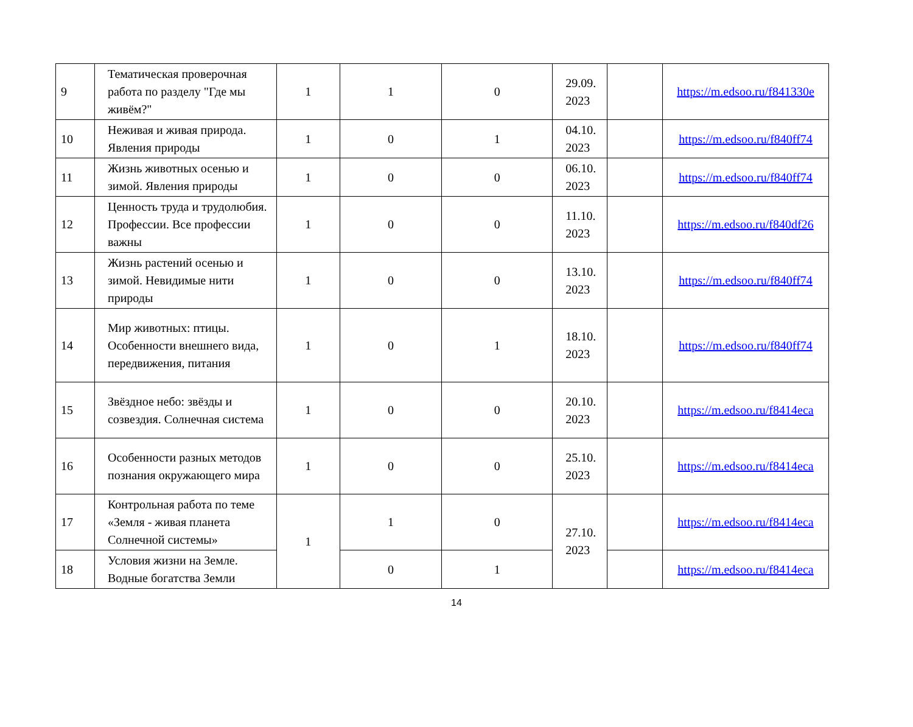| 9 | Тематическая проверочная работа по разделу "Где мы живём?" | 1 | 1 | 0 | 29.09. 2023 | | https://m.edsoo.ru/f841330e |
| 10 | Неживая и живая природа. Явления природы | 1 | 0 | 1 | 04.10. 2023 | | https://m.edsoo.ru/f840ff74 |
| 11 | Жизнь животных осенью и зимой. Явления природы | 1 | 0 | 0 | 06.10. 2023 | | https://m.edsoo.ru/f840ff74 |
| 12 | Ценность труда и трудолюбия. Профессии. Все профессии важны | 1 | 0 | 0 | 11.10. 2023 | | https://m.edsoo.ru/f840df26 |
| 13 | Жизнь растений осенью и зимой. Невидимые нити природы | 1 | 0 | 0 | 13.10. 2023 | | https://m.edsoo.ru/f840ff74 |
| 14 | Мир животных: птицы. Особенности внешнего вида, передвижения, питания | 1 | 0 | 1 | 18.10. 2023 | | https://m.edsoo.ru/f840ff74 |
| 15 | Звёздное небо: звёзды и созвездия. Солнечная система | 1 | 0 | 0 | 20.10. 2023 | | https://m.edsoo.ru/f8414eca |
| 16 | Особенности разных методов познания окружающего мира | 1 | 0 | 0 | 25.10. 2023 | | https://m.edsoo.ru/f8414eca |
| 17 | Контрольная работа по теме «Земля - живая планета Солнечной системы» | 1 | 1 | 0 | 27.10. 2023 | | https://m.edsoo.ru/f8414eca |
| 18 | Условия жизни на Земле. Водные богатства Земли | | 0 | 1 | | | https://m.edsoo.ru/f8414eca |
14